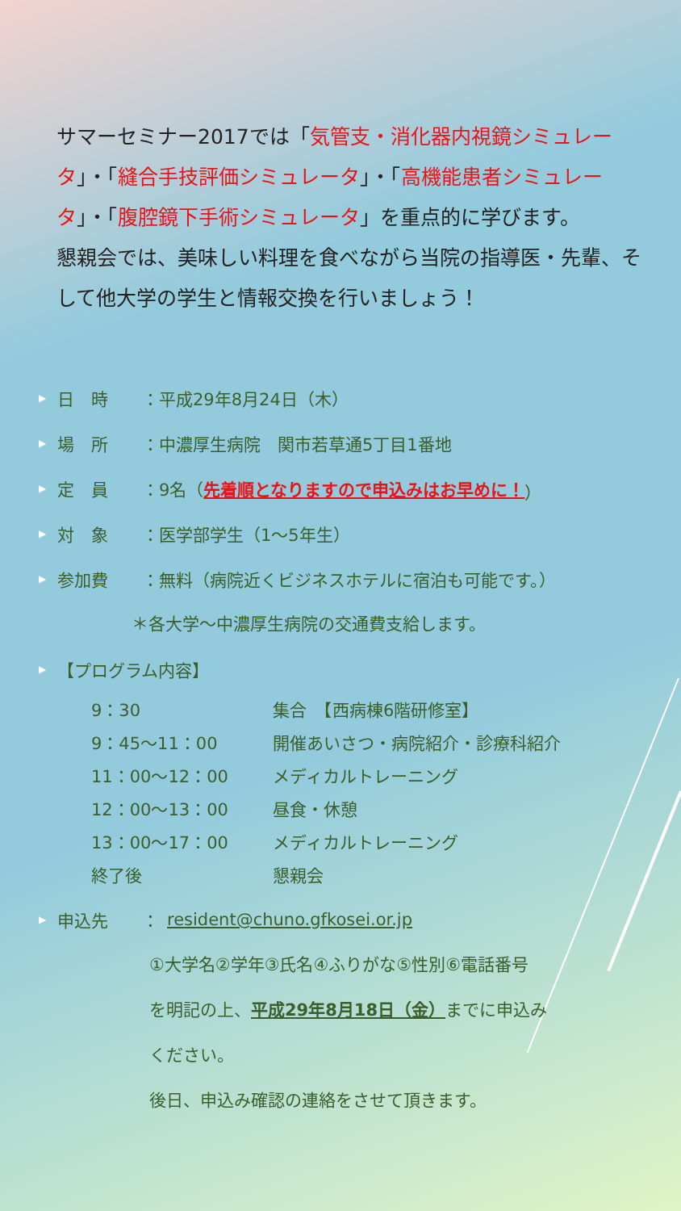サマーセミナー2017では「気管支・消化器内視鏡シミュレータ」・「縫合手技評価シミュレータ」・「高機能患者シミュレータ」・「腹腔鏡下手術シミュレータ」を重点的に学びます。
懇親会では、美味しい料理を食べながら当院の指導医・先輩、そして他大学の学生と情報交換を行いましょう！
▶ 日　時 ：平成29年8月24日（木）
▶ 場　所 ：中濃厚生病院　関市若草通5丁目1番地
▶ 定　員 ：9名（ 先着順となりますので申込みはお早めに！ ）
▶ 対　象 ：医学部学生（1～5年生）
▶ 参加費 ：無料（病院近くビジネスホテルに宿泊も可能です。）
＊各大学～中濃厚生病院の交通費支給します。
▶ 【プログラム内容】
| 9：30 | 集合 【西病棟6階研修室】 |
| 9：45～11：00 | 開催あいさつ・病院紹介・診療科紹介 |
| 11：00～12：00 | メディカルトレーニング |
| 12：00～13：00 | 昼食・休憩 |
| 13：00～17：00 | メディカルトレーニング |
| 終了後 | 懇親会 |
▶ 申込先 ： resident@chuno.gfkosei.or.jp
①大学名②学年③氏名④ふりがな⑤性別⑥電話番号
を明記の上、平成29年8月18日（金）までに申込み
ください。
後日、申込み確認の連絡をさせて頂きます。